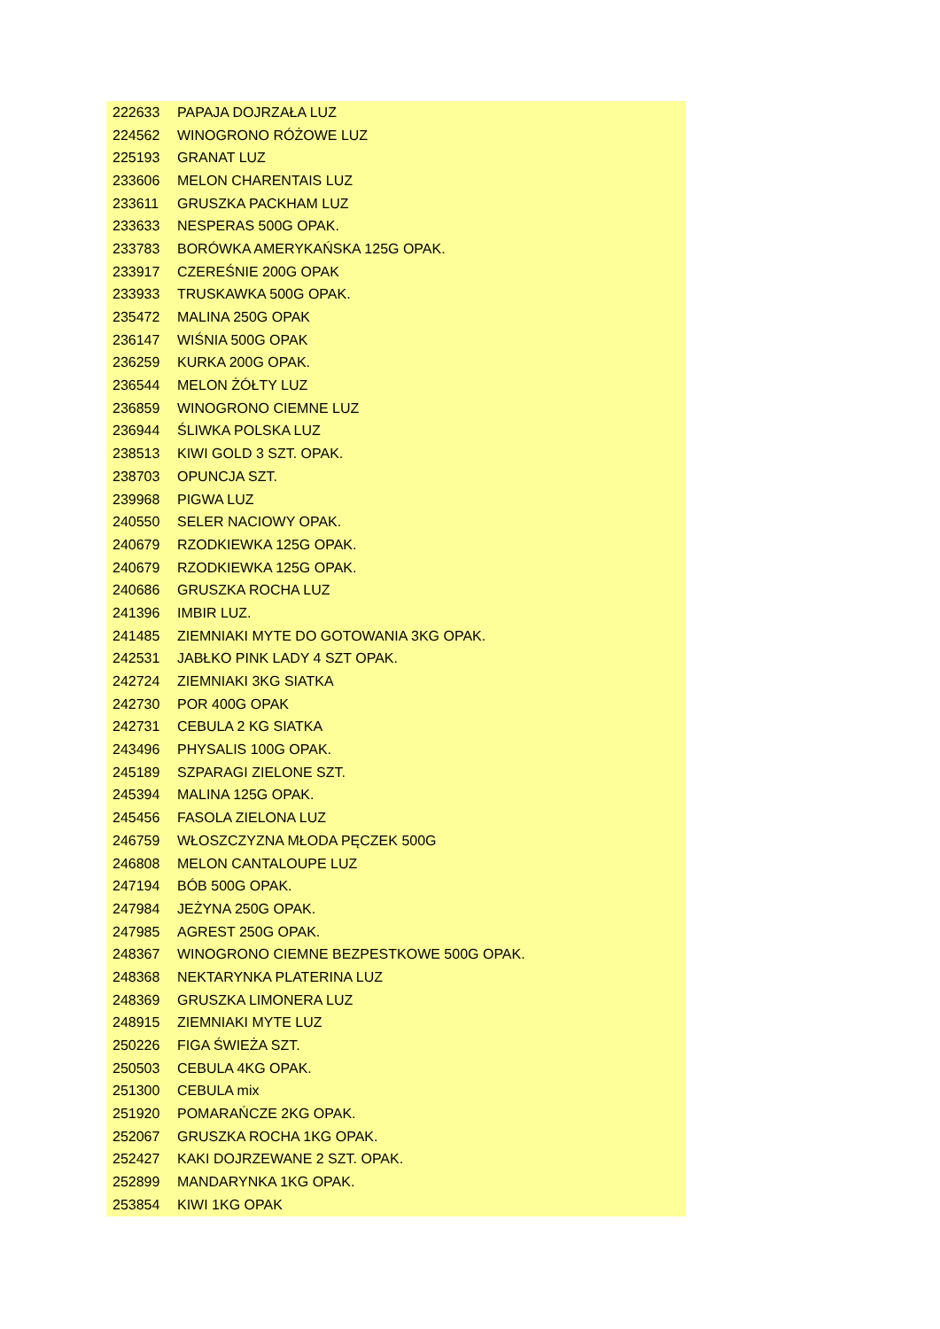| 222633 | PAPAJA DOJRZAŁA LUZ |
| 224562 | WINOGRONO RÓŻOWE LUZ |
| 225193 | GRANAT LUZ |
| 233606 | MELON CHARENTAIS LUZ |
| 233611 | GRUSZKA PACKHAM LUZ |
| 233633 | NESPERAS 500G OPAK. |
| 233783 | BORÓWKA AMERYKAŃSKA 125G OPAK. |
| 233917 | CZEREŚNIE 200G OPAK |
| 233933 | TRUSKAWKA 500G OPAK. |
| 235472 | MALINA 250G OPAK |
| 236147 | WIŚNIA 500G OPAK |
| 236259 | KURKA 200G OPAK. |
| 236544 | MELON ŻÓŁTY LUZ |
| 236859 | WINOGRONO CIEMNE LUZ |
| 236944 | ŚLIWKA POLSKA LUZ |
| 238513 | KIWI GOLD 3 SZT. OPAK. |
| 238703 | OPUNCJA SZT. |
| 239968 | PIGWA LUZ |
| 240550 | SELER NACIOWY OPAK. |
| 240679 | RZODKIEWKA 125G OPAK. |
| 240679 | RZODKIEWKA 125G OPAK. |
| 240686 | GRUSZKA ROCHA LUZ |
| 241396 | IMBIR LUZ. |
| 241485 | ZIEMNIAKI MYTE DO GOTOWANIA 3KG OPAK. |
| 242531 | JABŁKO PINK LADY 4 SZT OPAK. |
| 242724 | ZIEMNIAKI 3KG SIATKA |
| 242730 | POR 400G OPAK |
| 242731 | CEBULA 2 KG SIATKA |
| 243496 | PHYSALIS 100G OPAK. |
| 245189 | SZPARAGI ZIELONE SZT. |
| 245394 | MALINA 125G OPAK. |
| 245456 | FASOLA ZIELONA LUZ |
| 246759 | WŁOSZCZYZNA MŁODA PĘCZEK 500G |
| 246808 | MELON CANTALOUPE LUZ |
| 247194 | BÓB 500G OPAK. |
| 247984 | JEŻYNA 250G OPAK. |
| 247985 | AGREST 250G OPAK. |
| 248367 | WINOGRONO CIEMNE BEZPESTKOWE 500G OPAK. |
| 248368 | NEKTARYNKA PLATERINA LUZ |
| 248369 | GRUSZKA LIMONERA LUZ |
| 248915 | ZIEMNIAKI MYTE LUZ |
| 250226 | FIGA ŚWIEŻA SZT. |
| 250503 | CEBULA 4KG OPAK. |
| 251300 | CEBULA mix |
| 251920 | POMARAŃCZE 2KG OPAK. |
| 252067 | GRUSZKA ROCHA 1KG OPAK. |
| 252427 | KAKI DOJRZEWANE 2 SZT. OPAK. |
| 252899 | MANDARYNKA 1KG OPAK. |
| 253854 | KIWI 1KG OPAK |